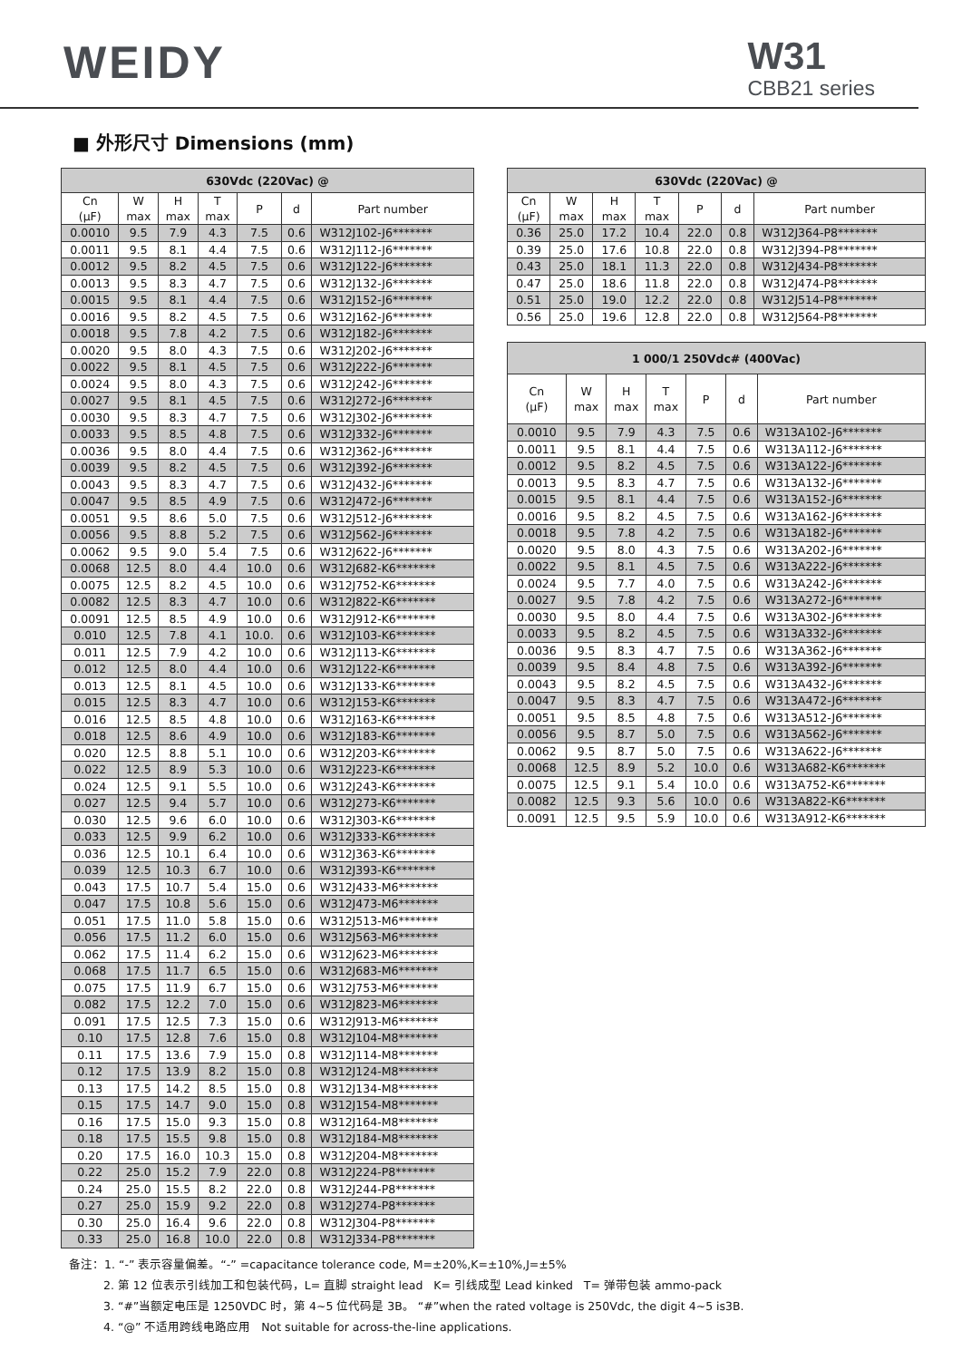WEIDY
W31
CBB21 series
■ 外形尺寸 Dimensions (mm)
| 630Vdc (220Vac) @ | | | | | | |
| --- | --- | --- | --- | --- | --- | --- |
| Cn (μF) | W max | H max | T max | P | d | Part number |
| 0.0010 | 9.5 | 7.9 | 4.3 | 7.5 | 0.6 | W312J102-J6******* |
| 0.0011 | 9.5 | 8.1 | 4.4 | 7.5 | 0.6 | W312J112-J6******* |
| 0.0012 | 9.5 | 8.2 | 4.5 | 7.5 | 0.6 | W312J122-J6******* |
| 0.0013 | 9.5 | 8.3 | 4.7 | 7.5 | 0.6 | W312J132-J6******* |
| 0.0015 | 9.5 | 8.1 | 4.4 | 7.5 | 0.6 | W312J152-J6******* |
| 0.0016 | 9.5 | 8.2 | 4.5 | 7.5 | 0.6 | W312J162-J6******* |
| 0.0018 | 9.5 | 7.8 | 4.2 | 7.5 | 0.6 | W312J182-J6******* |
| 0.0020 | 9.5 | 8.0 | 4.3 | 7.5 | 0.6 | W312J202-J6******* |
| 0.0022 | 9.5 | 8.1 | 4.5 | 7.5 | 0.6 | W312J222-J6******* |
| 0.0024 | 9.5 | 8.0 | 4.3 | 7.5 | 0.6 | W312J242-J6******* |
| 0.0027 | 9.5 | 8.1 | 4.5 | 7.5 | 0.6 | W312J272-J6******* |
| 0.0030 | 9.5 | 8.3 | 4.7 | 7.5 | 0.6 | W312J302-J6******* |
| 0.0033 | 9.5 | 8.5 | 4.8 | 7.5 | 0.6 | W312J332-J6******* |
| 0.0036 | 9.5 | 8.0 | 4.4 | 7.5 | 0.6 | W312J362-J6******* |
| 0.0039 | 9.5 | 8.2 | 4.5 | 7.5 | 0.6 | W312J392-J6******* |
| 0.0043 | 9.5 | 8.3 | 4.7 | 7.5 | 0.6 | W312J432-J6******* |
| 0.0047 | 9.5 | 8.5 | 4.9 | 7.5 | 0.6 | W312J472-J6******* |
| 0.0051 | 9.5 | 8.6 | 5.0 | 7.5 | 0.6 | W312J512-J6******* |
| 0.0056 | 9.5 | 8.8 | 5.2 | 7.5 | 0.6 | W312J562-J6******* |
| 0.0062 | 9.5 | 9.0 | 5.4 | 7.5 | 0.6 | W312J622-J6******* |
| 0.0068 | 12.5 | 8.0 | 4.4 | 10.0 | 0.6 | W312J682-K6******* |
| 0.0075 | 12.5 | 8.2 | 4.5 | 10.0 | 0.6 | W312J752-K6******* |
| 0.0082 | 12.5 | 8.3 | 4.7 | 10.0 | 0.6 | W312J822-K6******* |
| 0.0091 | 12.5 | 8.5 | 4.9 | 10.0 | 0.6 | W312J912-K6******* |
| 0.010 | 12.5 | 7.8 | 4.1 | 10.0. | 0.6 | W312J103-K6******* |
| 0.011 | 12.5 | 7.9 | 4.2 | 10.0 | 0.6 | W312J113-K6******* |
| 0.012 | 12.5 | 8.0 | 4.4 | 10.0 | 0.6 | W312J122-K6******* |
| 0.013 | 12.5 | 8.1 | 4.5 | 10.0 | 0.6 | W312J133-K6******* |
| 0.015 | 12.5 | 8.3 | 4.7 | 10.0 | 0.6 | W312J153-K6******* |
| 0.016 | 12.5 | 8.5 | 4.8 | 10.0 | 0.6 | W312J163-K6******* |
| 0.018 | 12.5 | 8.6 | 4.9 | 10.0 | 0.6 | W312J183-K6******* |
| 0.020 | 12.5 | 8.8 | 5.1 | 10.0 | 0.6 | W312J203-K6******* |
| 0.022 | 12.5 | 8.9 | 5.3 | 10.0 | 0.6 | W312J223-K6******* |
| 0.024 | 12.5 | 9.1 | 5.5 | 10.0 | 0.6 | W312J243-K6******* |
| 0.027 | 12.5 | 9.4 | 5.7 | 10.0 | 0.6 | W312J273-K6******* |
| 0.030 | 12.5 | 9.6 | 6.0 | 10.0 | 0.6 | W312J303-K6******* |
| 0.033 | 12.5 | 9.9 | 6.2 | 10.0 | 0.6 | W312J333-K6******* |
| 0.036 | 12.5 | 10.1 | 6.4 | 10.0 | 0.6 | W312J363-K6******* |
| 0.039 | 12.5 | 10.3 | 6.7 | 10.0 | 0.6 | W312J393-K6******* |
| 0.043 | 17.5 | 10.7 | 5.4 | 15.0 | 0.6 | W312J433-M6******* |
| 0.047 | 17.5 | 10.8 | 5.6 | 15.0 | 0.6 | W312J473-M6******* |
| 0.051 | 17.5 | 11.0 | 5.8 | 15.0 | 0.6 | W312J513-M6******* |
| 0.056 | 17.5 | 11.2 | 6.0 | 15.0 | 0.6 | W312J563-M6******* |
| 0.062 | 17.5 | 11.4 | 6.2 | 15.0 | 0.6 | W312J623-M6******* |
| 0.068 | 17.5 | 11.7 | 6.5 | 15.0 | 0.6 | W312J683-M6******* |
| 0.075 | 17.5 | 11.9 | 6.7 | 15.0 | 0.6 | W312J753-M6******* |
| 0.082 | 17.5 | 12.2 | 7.0 | 15.0 | 0.6 | W312J823-M6******* |
| 0.091 | 17.5 | 12.5 | 7.3 | 15.0 | 0.6 | W312J913-M6******* |
| 0.10 | 17.5 | 12.8 | 7.6 | 15.0 | 0.8 | W312J104-M8******* |
| 0.11 | 17.5 | 13.6 | 7.9 | 15.0 | 0.8 | W312J114-M8******* |
| 0.12 | 17.5 | 13.9 | 8.2 | 15.0 | 0.8 | W312J124-M8******* |
| 0.13 | 17.5 | 14.2 | 8.5 | 15.0 | 0.8 | W312J134-M8******* |
| 0.15 | 17.5 | 14.7 | 9.0 | 15.0 | 0.8 | W312J154-M8******* |
| 0.16 | 17.5 | 15.0 | 9.3 | 15.0 | 0.8 | W312J164-M8******* |
| 0.18 | 17.5 | 15.5 | 9.8 | 15.0 | 0.8 | W312J184-M8******* |
| 0.20 | 17.5 | 16.0 | 10.3 | 15.0 | 0.8 | W312J204-M8******* |
| 0.22 | 25.0 | 15.2 | 7.9 | 22.0 | 0.8 | W312J224-P8******* |
| 0.24 | 25.0 | 15.5 | 8.2 | 22.0 | 0.8 | W312J244-P8******* |
| 0.27 | 25.0 | 15.9 | 9.2 | 22.0 | 0.8 | W312J274-P8******* |
| 0.30 | 25.0 | 16.4 | 9.6 | 22.0 | 0.8 | W312J304-P8******* |
| 0.33 | 25.0 | 16.8 | 10.0 | 22.0 | 0.8 | W312J334-P8******* |
| 630Vdc (220Vac) @ | | | | | | |
| --- | --- | --- | --- | --- | --- | --- |
| Cn (μF) | W max | H max | T max | P | d | Part number |
| 0.36 | 25.0 | 17.2 | 10.4 | 22.0 | 0.8 | W312J364-P8******* |
| 0.39 | 25.0 | 17.6 | 10.8 | 22.0 | 0.8 | W312J394-P8******* |
| 0.43 | 25.0 | 18.1 | 11.3 | 22.0 | 0.8 | W312J434-P8******* |
| 0.47 | 25.0 | 18.6 | 11.8 | 22.0 | 0.8 | W312J474-P8******* |
| 0.51 | 25.0 | 19.0 | 12.2 | 22.0 | 0.8 | W312J514-P8******* |
| 0.56 | 25.0 | 19.6 | 12.8 | 22.0 | 0.8 | W312J564-P8******* |
| 1 000/1 250Vdc# (400Vac) | | | | | | |
| --- | --- | --- | --- | --- | --- | --- |
| Cn (μF) | W max | H max | T max | P | d | Part number |
| 0.0010 | 9.5 | 7.9 | 4.3 | 7.5 | 0.6 | W313A102-J6******* |
| 0.0011 | 9.5 | 8.1 | 4.4 | 7.5 | 0.6 | W313A112-J6******* |
| 0.0012 | 9.5 | 8.2 | 4.5 | 7.5 | 0.6 | W313A122-J6******* |
| 0.0013 | 9.5 | 8.3 | 4.7 | 7.5 | 0.6 | W313A132-J6******* |
| 0.0015 | 9.5 | 8.1 | 4.4 | 7.5 | 0.6 | W313A152-J6******* |
| 0.0016 | 9.5 | 8.2 | 4.5 | 7.5 | 0.6 | W313A162-J6******* |
| 0.0018 | 9.5 | 7.8 | 4.2 | 7.5 | 0.6 | W313A182-J6******* |
| 0.0020 | 9.5 | 8.0 | 4.3 | 7.5 | 0.6 | W313A202-J6******* |
| 0.0022 | 9.5 | 8.1 | 4.5 | 7.5 | 0.6 | W313A222-J6******* |
| 0.0024 | 9.5 | 7.7 | 4.0 | 7.5 | 0.6 | W313A242-J6******* |
| 0.0027 | 9.5 | 7.8 | 4.2 | 7.5 | 0.6 | W313A272-J6******* |
| 0.0030 | 9.5 | 8.0 | 4.4 | 7.5 | 0.6 | W313A302-J6******* |
| 0.0033 | 9.5 | 8.2 | 4.5 | 7.5 | 0.6 | W313A332-J6******* |
| 0.0036 | 9.5 | 8.3 | 4.7 | 7.5 | 0.6 | W313A362-J6******* |
| 0.0039 | 9.5 | 8.4 | 4.8 | 7.5 | 0.6 | W313A392-J6******* |
| 0.0043 | 9.5 | 8.2 | 4.5 | 7.5 | 0.6 | W313A432-J6******* |
| 0.0047 | 9.5 | 8.3 | 4.7 | 7.5 | 0.6 | W313A472-J6******* |
| 0.0051 | 9.5 | 8.5 | 4.8 | 7.5 | 0.6 | W313A512-J6******* |
| 0.0056 | 9.5 | 8.7 | 5.0 | 7.5 | 0.6 | W313A562-J6******* |
| 0.0062 | 9.5 | 8.7 | 5.0 | 7.5 | 0.6 | W313A622-J6******* |
| 0.0068 | 12.5 | 8.9 | 5.2 | 10.0 | 0.6 | W313A682-K6******* |
| 0.0075 | 12.5 | 9.1 | 5.4 | 10.0 | 0.6 | W313A752-K6******* |
| 0.0082 | 12.5 | 9.3 | 5.6 | 10.0 | 0.6 | W313A822-K6******* |
| 0.0091 | 12.5 | 9.5 | 5.9 | 10.0 | 0.6 | W313A912-K6******* |
备注：1. “-” 表示容量偏差。“-” =capacitance tolerance code, M=±20%,K=±10%,J=±5%
2. 第 12 位表示引线加工和包装代码，L= 直脚 straight lead K= 引线成型 Lead kinked T= 弹带包装 ammo-pack
3. “#”当额定电压是 1250VDC 时，第 4~5 位代码是 3B。 “#”when the rated voltage is 250Vdc, the digit 4~5 is3B.
4. “@” 不适用跨线电路应用 Not suitable for across-the-line applications.